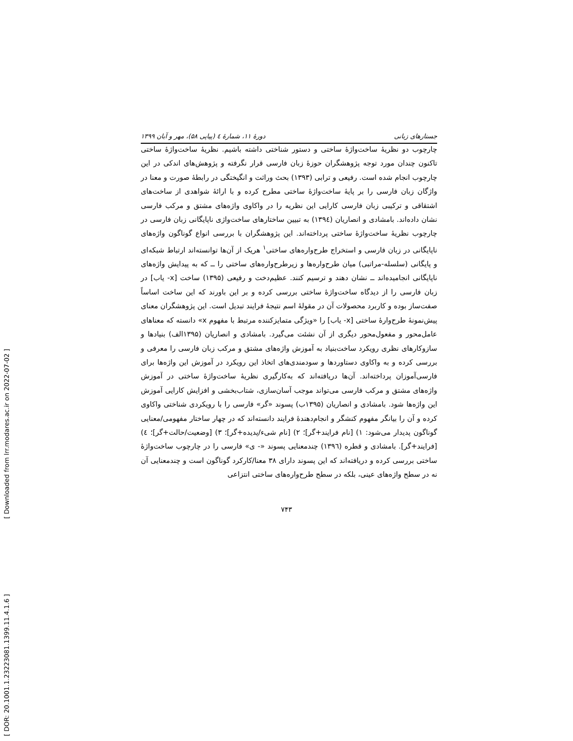[ Downloaded from lrr.modares.ac.ir on 2022-07-02 ]
[ DOR: 20.1001.1.23223081.1399.11.4.1.6 ]
جستارهای زبانی دورهٔ ۱۱، شمارهٔ ٤ (پیاپی ۵۸)، مهر و آبان ۱۳۹۹
چارچوب دو نظریهٔ ساخت‌واژهٔ ساختی و دستور شناختی داشته باشیم. نظریهٔ ساخت‌واژهٔ ساختی تاکنون چندان مورد توجه پژوهشگران حوزهٔ زبان فارسی قرار نگرفته و پژوهش‌های اندکی در این چارچوب انجام شده است. رفیعی و ترابی (۱۳۹۳) بحث وراثت و انگیختگی در رابطهٔ صورت و معنا در واژگان زبان فارسی را بر پایهٔ ساخت‌واژهٔ ساختی مطرح کرده و با ارائهٔ شواهدی از ساخت‌های اشتقاقی و ترکیبی زبان فارسی کارایی این نظریه را در واکاوی واژه‌های مشتق و مرکب فارسی نشان داده‌اند. بامشادی و انصاریان (۱۳۹٤) به تبیین ساختارهای ساخت‌واژی ناپایگانی زبان فارسی در چارچوب نظریهٔ ساخت‌واژهٔ ساختی پرداخته‌اند. این پژوهشگران با بررسی انواع گوناگون واژه‌های ناپایگانی در زبان فارسی و استخراج طرح‌واره‌های ساختی<sup>۱</sup> هریک از آن‌ها توانسته‌اند ارتباط شبکه‌ای و پایگانی (سلسله-مراتبی) میان طرح‌واره‌ها و زیرطرح‌واره‌های ساختی را ــ که به پیدایش واژه‌های ناپایگانی انجامیده‌اند ــ نشان دهند و ترسیم کنند. عظیم‌دخت و رفیعی (۱۳۹۵) ساخت [x- یاب] در زبان فارسی را از دیدگاه ساخت‌واژهٔ ساختی بررسی کرده و بر این باورند که این ساخت اساساً صفت‌ساز بوده و کاربرد محصولات آن در مقولهٔ اسم نتیجهٔ فرایند تبدیل است. این پژوهشگران معنای پیش‌نمونهٔ طرح‌وارهٔ ساختی [x- یاب] را «ویژگی متمایزکننده مرتبط با مفهوم x» دانسته که معناهای عامل‌محور و مفعول‌محور دیگری از آن نشئت می‌گیرد. بامشادی و انصاریان (۱۳۹۵الف) بنیادها و سازوکارهای نظری رویکرد ساخت‌بنیاد به آموزش واژه‌های مشتق و مرکب زبان فارسی را معرفی و بررسی کرده و به واکاوی دستاوردها و سودمندی‌های اتخاذ این رویکرد در آموزش این واژه‌ها برای فارسی‌آموزان پرداخته‌اند. آن‌ها دریافته‌اند که به‌کارگیری نظریهٔ ساخت‌واژهٔ ساختی در آموزش واژه‌های مشتق و مرکب فارسی می‌تواند موجب آسان‌سازی، شتاب‌بخشی و افزایش کارایی آموزش این واژه‌ها شود. بامشادی و انصاریان (۱۳۹۵ب) پسوند «گر» فارسی را با رویکردی شناختی واکاوی کرده و آن را بیانگر مفهوم کنشگر و انجام‌دهندهٔ فرایند دانسته‌اند که در چهار ساختار مفهومی/معنایی گوناگون پدیدار می‌شود: ۱) [نام فرایند+گر]؛ ۲) [نام شیء/پدیده+گر]؛ ۳) [وضعیت/حالت+گر]؛ ٤) [فرایند+گر]. بامشادی و قطره (۱۳۹٦) چندمعنایی پسوند «- ی» فارسی را در چارچوب ساخت‌واژهٔ ساختی بررسی کرده و دریافته‌اند که این پسوند دارای ۳۸ معنا/کارکرد گوناگون است و چندمعنایی آن نه در سطح واژه‌های عینی، بلکه در سطح طرح‌واره‌های ساختی انتزاعی
۷۴۳